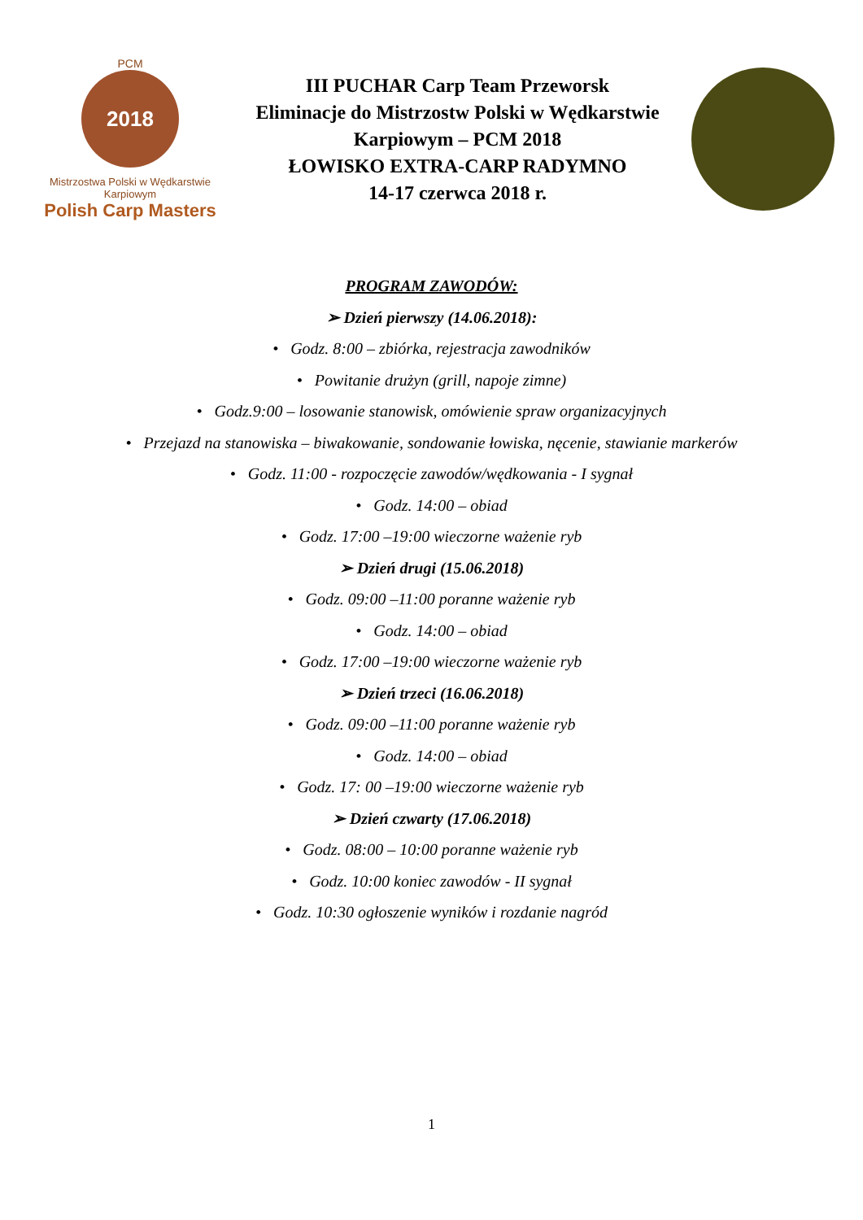PCM
2018
Mistrzostwa Polski w Wędkarstwie Karpiowym
Polish Carp Masters
III PUCHAR Carp Team Przeworsk
Eliminacje do Mistrzostw Polski w Wędkarstwie Karpiowym – PCM 2018
ŁOWISKO EXTRA-CARP RADYMNO
14-17 czerwca 2018 r.
PROGRAM ZAWODÓW:
➢ Dzień pierwszy (14.06.2018):
• Godz. 8:00 – zbiórka, rejestracja zawodników
• Powitanie drużyn (grill, napoje zimne)
• Godz.9:00 – losowanie stanowisk, omówienie spraw organizacyjnych
• Przejazd na stanowiska – biwakowanie, sondowanie łowiska, nęcenie, stawianie markerów
• Godz. 11:00 - rozpoczęcie zawodów/wędkowania - I sygnał
• Godz. 14:00 – obiad
• Godz. 17:00 –19:00 wieczorne ważenie ryb
➢ Dzień drugi (15.06.2018)
• Godz. 09:00 –11:00 poranne ważenie ryb
• Godz. 14:00 – obiad
• Godz. 17:00 –19:00 wieczorne ważenie ryb
➢ Dzień trzeci (16.06.2018)
• Godz. 09:00 –11:00 poranne ważenie ryb
• Godz. 14:00 – obiad
• Godz. 17: 00 –19:00 wieczorne ważenie ryb
➢ Dzień czwarty (17.06.2018)
• Godz. 08:00 – 10:00 poranne ważenie ryb
• Godz. 10:00 koniec zawodów - II sygnał
• Godz. 10:30 ogłoszenie wyników i rozdanie nagród
1